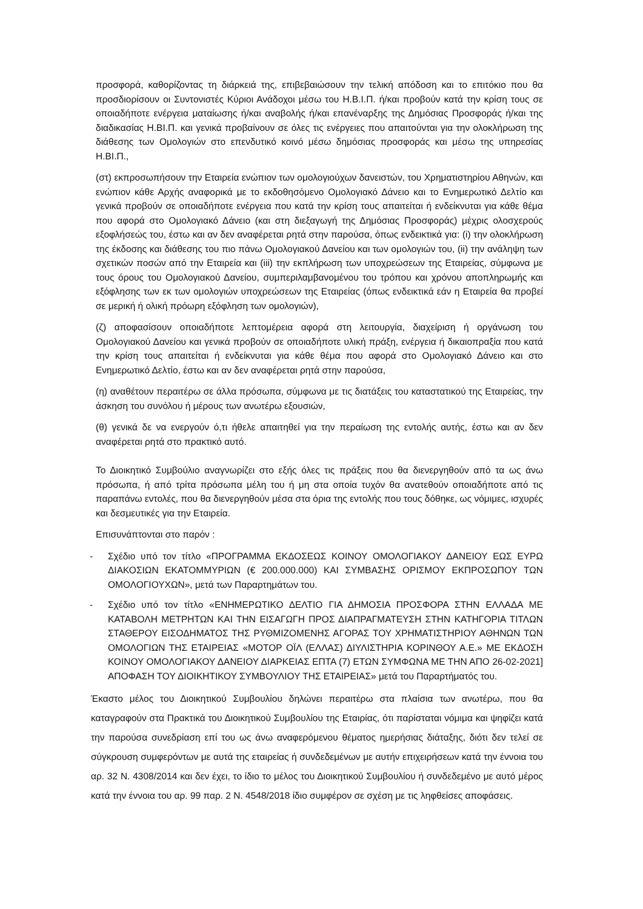προσφορά, καθορίζοντας τη διάρκειά της, επιβεβαιώσουν την τελική απόδοση και το επιτόκιο που θα προσδιορίσουν οι Συντονιστές Κύριοι Ανάδοχοι μέσω του Η.Β.Ι.Π. ή/και προβούν κατά την κρίση τους σε οποιαδήποτε ενέργεια ματαίωσης ή/και αναβολής ή/και επανέναρξης της Δημόσιας Προσφοράς ή/και της διαδικασίας Η.ΒΙ.Π. και γενικά προβαίνουν σε όλες τις ενέργειες που απαιτούνται για την ολοκλήρωση της διάθεσης των Ομολογιών στο επενδυτικό κοινό μέσω δημόσιας προσφοράς και μέσω της υπηρεσίας Η.ΒΙ.Π.,
(στ) εκπροσωπήσουν την Εταιρεία ενώπιον των ομολογιούχων δανειστών, του Χρηματιστηρίου Αθηνών, και ενώπιον κάθε Αρχής αναφορικά με το εκδοθησόμενο Ομολογιακό Δάνειο και το Ενημερωτικό Δελτίο και γενικά προβούν σε οποιαδήποτε ενέργεια που κατά την κρίση τους απαιτείται ή ενδείκνυται για κάθε θέμα που αφορά στο Ομολογιακό Δάνειο (και στη διεξαγωγή της Δημόσιας Προσφοράς) μέχρις ολοσχερούς εξοφλήσεώς του, έστω και αν δεν αναφέρεται ρητά στην παρούσα, όπως ενδεικτικά για: (i) την ολοκλήρωση της έκδοσης και διάθεσης του πιο πάνω Ομολογιακού Δανείου και των ομολογιών του, (ii) την ανάληψη των σχετικών ποσών από την Εταιρεία και (iii) την εκπλήρωση των υποχρεώσεων της Εταιρείας, σύμφωνα με τους όρους του Ομολογιακού Δανείου, συμπεριλαμβανομένου του τρόπου και χρόνου αποπληρωμής και εξόφλησης των εκ των ομολογιών υποχρεώσεων της Εταιρείας (όπως ενδεικτικά εάν η Εταιρεία θα προβεί σε μερική ή ολική πρόωρη εξόφληση των ομολογιών),
(ζ) αποφασίσουν οποιαδήποτε λεπτομέρεια αφορά στη λειτουργία, διαχείριση ή οργάνωση του Ομολογιακού Δανείου και γενικά προβούν σε οποιαδήποτε υλική πράξη, ενέργεια ή δικαιοπραξία που κατά την κρίση τους απαιτείται ή ενδείκνυται για κάθε θέμα που αφορά στο Ομολογιακό Δάνειο και στο Ενημερωτικό Δελτίο, έστω και αν δεν αναφέρεται ρητά στην παρούσα,
(η) αναθέτουν περαιτέρω σε άλλα πρόσωπα, σύμφωνα με τις διατάξεις του καταστατικού της Εταιρείας, την άσκηση του συνόλου ή μέρους των ανωτέρω εξουσιών,
(θ) γενικά δε να ενεργούν ό,τι ήθελε απαιτηθεί για την περαίωση της εντολής αυτής, έστω και αν δεν αναφέρεται ρητά στο πρακτικό αυτό.
Το Διοικητικό Συμβούλιο αναγνωρίζει στο εξής όλες τις πράξεις που θα διενεργηθούν από τα ως άνω πρόσωπα, ή από τρίτα πρόσωπα μέλη του ή μη στα οποία τυχόν θα ανατεθούν οποιαδήποτε από τις παραπάνω εντολές, που θα διενεργηθούν μέσα στα όρια της εντολής που τους δόθηκε, ως νόμιμες, ισχυρές και δεσμευτικές για την Εταιρεία.
Επισυνάπτονται στο παρόν :
- Σχέδιο υπό τον τίτλο «ΠΡΟΓΡΑΜΜΑ ΕΚΔΟΣΕΩΣ ΚΟΙΝΟΥ ΟΜΟΛΟΓΙΑΚΟΥ ΔΑΝΕΙΟΥ ΕΩΣ ΕΥΡΩ ΔΙΑΚΟΣΙΩΝ ΕΚΑΤΟΜΜΥΡΙΩΝ (€ 200.000.000) ΚΑΙ ΣΥΜΒΑΣΗΣ ΟΡΙΣΜΟΥ ΕΚΠΡΟΣΩΠΟΥ ΤΩΝ ΟΜΟΛΟΓΙΟΥΧΩΝ», μετά των Παραρτημάτων του.
- Σχέδιο υπό τον τίτλο «ΕΝΗΜΕΡΩΤΙΚΟ ΔΕΛΤΙΟ ΓΙΑ ΔΗΜΟΣΙΑ ΠΡΟΣΦΟΡΑ ΣΤΗΝ ΕΛΛΑΔΑ ΜΕ ΚΑΤΑΒΟΛΗ ΜΕΤΡΗΤΩΝ ΚΑΙ ΤΗΝ ΕΙΣΑΓΩΓΗ ΠΡΟΣ ΔΙΑΠΡΑΓΜΑΤΕΥΣΗ ΣΤΗΝ ΚΑΤΗΓΟΡΙΑ ΤΙΤΛΩΝ ΣΤΑΘΕΡΟΥ ΕΙΣΟΔΗΜΑΤΟΣ ΤΗΣ ΡΥΘΜΙΖΟΜΕΝΗΣ ΑΓΟΡΑΣ ΤΟΥ ΧΡΗΜΑΤΙΣΤΗΡΙΟΥ ΑΘΗΝΩΝ ΤΩΝ ΟΜΟΛΟΓΙΩΝ ΤΗΣ ΕΤΑΙΡΕΙΑΣ «ΜΟΤΟΡ ΟΪΛ (ΕΛΛΑΣ) ΔΙΥΛΙΣΤΗΡΙΑ ΚΟΡΙΝΘΟΥ Α.Ε.» ΜΕ ΕΚΔΟΣΗ ΚΟΙΝΟΥ ΟΜΟΛΟΓΙΑΚΟΥ ΔΑΝΕΙΟΥ ΔΙΑΡΚΕΙΑΣ ΕΠΤΑ (7) ΕΤΩΝ ΣΥΜΦΩΝΑ ΜΕ ΤΗΝ ΑΠΟ 26-02-2021] ΑΠΟΦΑΣΗ ΤΟΥ ΔΙΟΙΚΗΤΙΚΟΥ ΣΥΜΒΟΥΛΙΟΥ ΤΗΣ ΕΤΑΙΡΕΙΑΣ» μετά του Παραρτήματός του.
Έκαστο μέλος του Διοικητικού Συμβουλίου δηλώνει περαιτέρω στα πλαίσια των ανωτέρω, που θα καταγραφούν στα Πρακτικά του Διοικητικού Συμβουλίου της Εταιρίας, ότι παρίσταται νόμιμα και ψηφίζει κατά την παρούσα συνεδρίαση επί του ως άνω αναφερόμενου θέματος ημερήσιας διάταξης, διότι δεν τελεί σε σύγκρουση συμφερόντων με αυτά της εταιρείας ή συνδεδεμένων με αυτήν επιχειρήσεων κατά την έννοια του αρ. 32 Ν. 4308/2014 και δεν έχει, το ίδιο το μέλος του Διοικητικού Συμβουλίου ή συνδεδεμένο με αυτό μέρος κατά την έννοια του αρ. 99 παρ. 2 Ν. 4548/2018 ίδιο συμφέρον σε σχέση με τις ληφθείσες αποφάσεις.